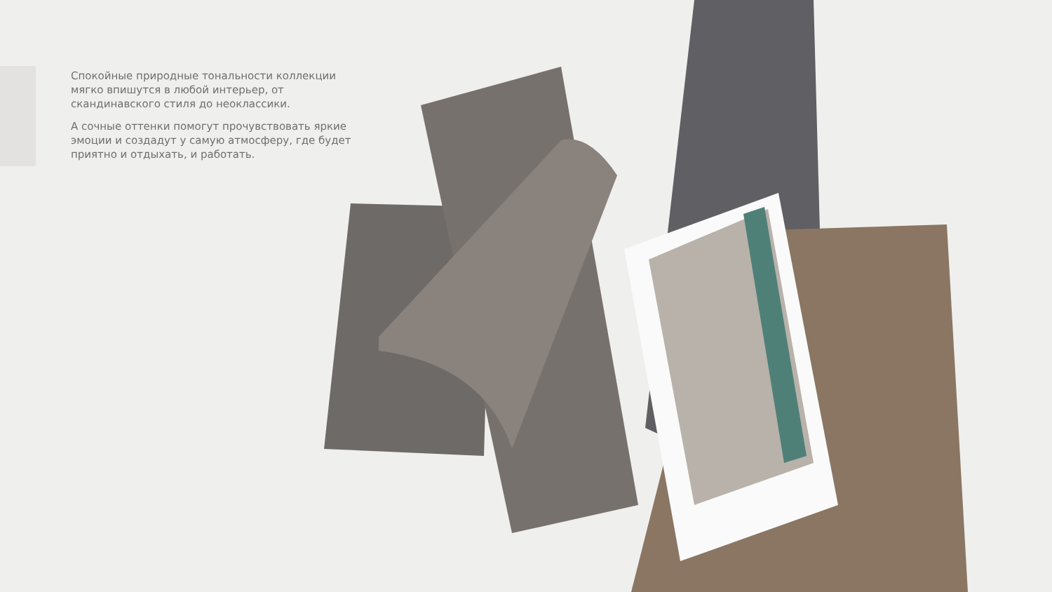Спокойные природные тональности коллекции мягко впишутся в любой интерьер, от скандинавского стиля до неоклассики.
А сочные оттенки помогут прочувствовать яркие эмоции и создадут у самую атмосферу, где будет приятно и отдыхать, и работать.